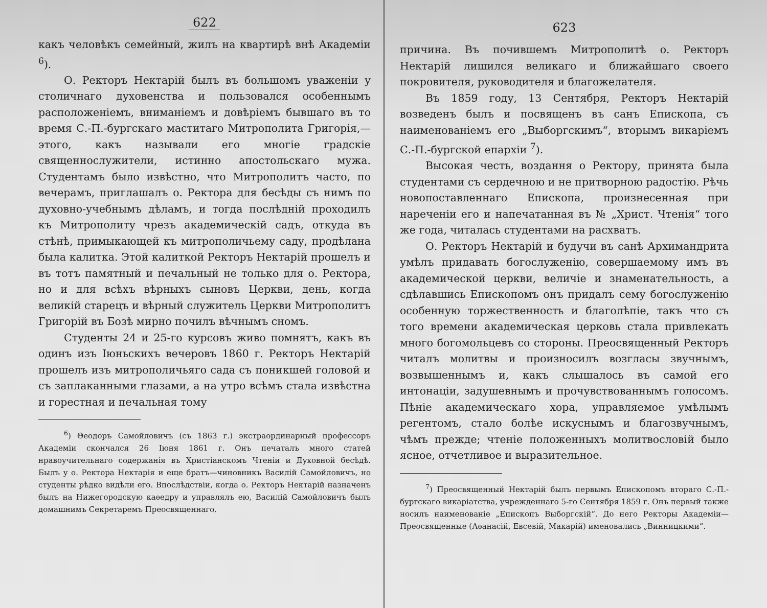622
какъ человѣкъ семейный, жилъ на квартирѣ внѣ Академіи <sup>6</sup>).
О. Ректоръ Нектарій былъ въ большомъ уваженіи у столичнаго духовенства и пользовался особеннымъ расположеніемъ, вниманіемъ и довѣріемъ бывшаго въ то время С.-П.-бургскаго маститаго Митрополита Григорія,—этого, какъ называли его многіе градскіе священнослужители, истинно апостольскаго мужа. Студентамъ было извѣстно, что Митрополитъ часто, по вечерамъ, приглашалъ о. Ректора для бесѣды съ нимъ по духовно-учебнымъ дѣламъ, и тогда послѣдній проходилъ къ Митрополиту чрезъ академическій садъ, откуда въ стѣнѣ, примыкающей къ митрополичьему саду, продѣлана была калитка. Этой калиткой Ректоръ Нектарій прошелъ и въ тотъ памятный и печальный не только для о. Ректора, но и для всѣхъ вѣрныхъ сыновъ Церкви, день, когда великій старецъ и вѣрный служитель Церкви Митрополитъ Григорій въ Бозѣ мирно почилъ вѣчнымъ сномъ.
Студенты 24 и 25-го курсовъ живо помнятъ, какъ въ одинъ изъ Іюньскихъ вечеровъ 1860 г. Ректоръ Нектарій прошелъ изъ митрополичьяго сада съ поникшей головой и съ заплаканными глазами, а на утро всѣмъ стала извѣстна и горестная и печальная тому
<sup>6</sup>) Θеодоръ Самойловичъ (съ 1863 г.) экстраординарный профессоръ Академіи скончался 26 Іюня 1861 г. Онъ печаталъ много статей нравоучительнаго содержанія въ Христіанскомъ Чтеніи и Духовной бесѣдѣ. Былъ у о. Ректора Нектарія и еще братъ—чиновникъ Василій Самойловичъ, но студенты рѣдко видѣли его. Впослѣдствіи, когда о. Ректоръ Нектарій назначенъ былъ на Нижегородскую каѳедру и управлялъ ею, Василій Самойловичъ былъ домашнимъ Секретаремъ Преосвященнаго.
623
причина. Въ почившемъ Митрополитѣ о. Ректоръ Нектарій лишился великаго и ближайшаго своего покровителя, руководителя и благожелателя.
Въ 1859 году, 13 Сентября, Ректоръ Нектарій возведенъ былъ и посвященъ въ санъ Епископа, съ наименованіемъ его „Выборгскимъ“, вторымъ викаріемъ С.-П.-бургской епархіи <sup>7</sup>).
Высокая честь, воздання о Ректору, принята была студентами съ сердечною и не притворною радостію. Рѣчь новопоставленнаго Епископа, произнесенная при нареченіи его и напечатанная въ № „Христ. Чтенія“ того же года, читалась студентами на расхватъ.
О. Ректоръ Нектарій и будучи въ санѣ Архимандрита умѣлъ придавать богослуженію, совершаемому имъ въ академической церкви, величіе и знаменательность, а сдѣлавшись Епископомъ онъ придалъ сему богослуженію особенную торжественность и благолѣпіе, такъ что съ того времени академическая церковь стала привлекать много богомольцевъ со стороны. Преосвященный Ректоръ читалъ молитвы и произносилъ возгласы звучнымъ, возвышеннымъ и, какъ слышалось въ самой его интонаціи, задушевнымъ и прочувствованнымъ голосомъ. Пѣніе академическаго хора, управляемое умѣлымъ регентомъ, стало болѣе искуснымъ и благозвучнымъ, чѣмъ прежде; чтеніе положенныхъ молитвословій было ясное, отчетливое и выразительное.
<sup>7</sup>) Преосвященный Нектарій былъ первымъ Епископомъ втораго С.-П.-бургскаго викаріатства, учрежденнаго 5-го Сентября 1859 г. Онъ первый также носилъ наименованіе „Епископъ Выборгскій“. До него Ректоры Академіи—Преосвященные (Аѳанасій, Евсевій, Макарій) именовались „Винницкими“.